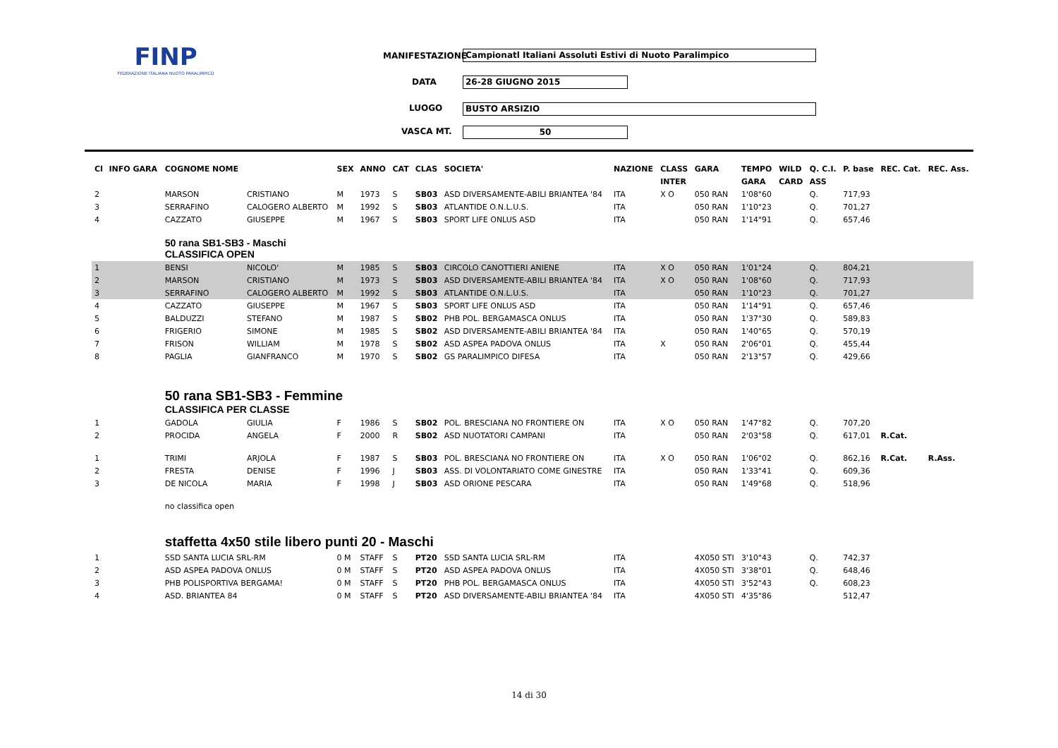FINP
FEDERAZIONE ITALIANA NUOTO PARALIMPICO
MANIFESTAZIONE Campionatl Italiani Assoluti Estivi di Nuoto Paralimpico
DATA 26-28 GIUGNO 2015
LUOGO BUSTO ARSIZIO
VASCA MT. 50
| Cl | INFO GARA | COGNOME NOME | | SEX | ANNO | CAT | CLAS | SOCIETA' | NAZIONE | CLASS | GARA | TEMPO | WILD | Q. C.I. | P. base | REC. Cat. | REC. Ass. |
| --- | --- | --- | --- | --- | --- | --- | --- | --- | --- | --- | --- | --- | --- | --- | --- | --- | --- |
| | | | | | | | | | | INTER | | GARA | CARD | ASS | | | |
| 2 | | MARSON | CRISTIANO | M | 1973 | S | SB03 | ASD DIVERSAMENTE-ABILI BRIANTEA '84 | ITA | X O | 050 RAN | 1'08"60 | | Q. | 717,93 | | |
| 3 | | SERRAFINO | CALOGERO ALBERTO | M | 1992 | S | SB03 | ATLANTIDE O.N.L.U.S. | ITA | | 050 RAN | 1'10"23 | | Q. | 701,27 | | |
| 4 | | CAZZATO | GIUSEPPE | M | 1967 | S | SB03 | SPORT LIFE ONLUS ASD | ITA | | 050 RAN | 1'14"91 | | Q. | 657,46 | | |
| | | 50 rana SB1-SB3 - Maschi CLASSIFICA OPEN | | | | | | | | | | | | | | | |
| 1 | | BENSI | NICOLO' | M | 1985 | S | SB03 | CIRCOLO CANOTTIERI ANIENE | ITA | X O | 050 RAN | 1'01"24 | | Q. | 804,21 | | |
| 2 | | MARSON | CRISTIANO | M | 1973 | S | SB03 | ASD DIVERSAMENTE-ABILI BRIANTEA '84 | ITA | X O | 050 RAN | 1'08"60 | | Q. | 717,93 | | |
| 3 | | SERRAFINO | CALOGERO ALBERTO | M | 1992 | S | SB03 | ATLANTIDE O.N.L.U.S. | ITA | | 050 RAN | 1'10"23 | | Q. | 701,27 | | |
| 4 | | CAZZATO | GIUSEPPE | M | 1967 | S | SB03 | SPORT LIFE ONLUS ASD | ITA | | 050 RAN | 1'14"91 | | Q. | 657,46 | | |
| 5 | | BALDUZZI | STEFANO | M | 1987 | S | SB02 | PHB POL. BERGAMASCA ONLUS | ITA | | 050 RAN | 1'37"30 | | Q. | 589,83 | | |
| 6 | | FRIGERIO | SIMONE | M | 1985 | S | SB02 | ASD DIVERSAMENTE-ABILI BRIANTEA '84 | ITA | | 050 RAN | 1'40"65 | | Q. | 570,19 | | |
| 7 | | FRISON | WILLIAM | M | 1978 | S | SB02 | ASD ASPEA PADOVA ONLUS | ITA | X | 050 RAN | 2'06"01 | | Q. | 455,44 | | |
| 8 | | PAGLIA | GIANFRANCO | M | 1970 | S | SB02 | GS PARALIMPICO DIFESA | ITA | | 050 RAN | 2'13"57 | | Q. | 429,66 | | |
| | | 50 rana SB1-SB3 - Femmine CLASSIFICA PER CLASSE | | | | | | | | | | | | | | | |
| 1 | | GADOLA | GIULIA | F | 1986 | S | SB02 | POL. BRESCIANA NO FRONTIERE ON | ITA | X O | 050 RAN | 1'47"82 | | Q. | 707,20 | | |
| 2 | | PROCIDA | ANGELA | F | 2000 | R | SB02 | ASD NUOTATORI CAMPANI | ITA | | 050 RAN | 2'03"58 | | Q. | 617,01 | R.Cat. | |
| 1 | | TRIMI | ARJOLA | F | 1987 | S | SB03 | POL. BRESCIANA NO FRONTIERE ON | ITA | X O | 050 RAN | 1'06"02 | | Q. | 862,16 | R.Cat. | R.Ass. |
| 2 | | FRESTA | DENISE | F | 1996 | J | SB03 | ASS. DI VOLONTARIATO COME GINESTRE | ITA | | 050 RAN | 1'33"41 | | Q. | 609,36 | | |
| 3 | | DE NICOLA | MARIA | F | 1998 | J | SB03 | ASD ORIONE PESCARA | ITA | | 050 RAN | 1'49"68 | | Q. | 518,96 | | |
| | | no classifica open | | | | | | | | | | | | | | | |
| | | staffetta 4x50 stile libero punti 20 - Maschi | | | | | | | | | | | | | | | |
| 1 | | SSD SANTA LUCIA SRL-RM | | 0 M | STAFF | S | PT20 | SSD SANTA LUCIA SRL-RM | ITA | | 4X050 STI | 3'10"43 | | Q. | 742,37 | | |
| 2 | | ASD ASPEA PADOVA ONLUS | | 0 M | STAFF | S | PT20 | ASD ASPEA PADOVA ONLUS | ITA | | 4X050 STI | 3'38"01 | | Q. | 648,46 | | |
| 3 | | PHB POLISPORTIVA BERGAMA! | | 0 M | STAFF | S | PT20 | PHB POL. BERGAMASCA ONLUS | ITA | | 4X050 STI | 3'52"43 | | Q. | 608,23 | | |
| 4 | | ASD. BRIANTEA 84 | | 0 M | STAFF | S | PT20 | ASD DIVERSAMENTE-ABILI BRIANTEA '84 | ITA | | 4X050 STI | 4'35"86 | | | 512,47 | | |
14 di 30